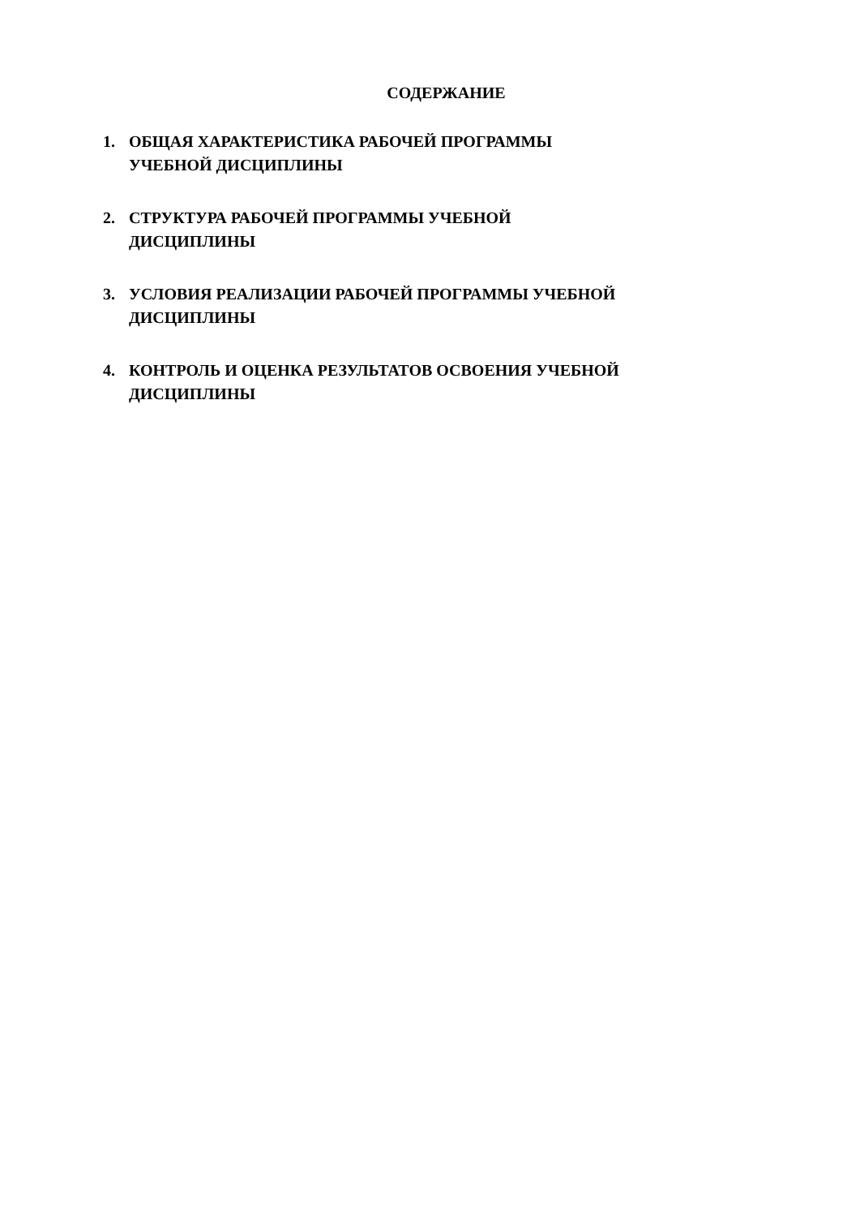СОДЕРЖАНИЕ
1. ОБЩАЯ ХАРАКТЕРИСТИКА РАБОЧЕЙ ПРОГРАММЫ УЧЕБНОЙ ДИСЦИПЛИНЫ
2. СТРУКТУРА РАБОЧЕЙ ПРОГРАММЫ УЧЕБНОЙ ДИСЦИПЛИНЫ
3. УСЛОВИЯ РЕАЛИЗАЦИИ РАБОЧЕЙ ПРОГРАММЫ УЧЕБНОЙ ДИСЦИПЛИНЫ
4. КОНТРОЛЬ И ОЦЕНКА РЕЗУЛЬТАТОВ ОСВОЕНИЯ УЧЕБНОЙ ДИСЦИПЛИНЫ